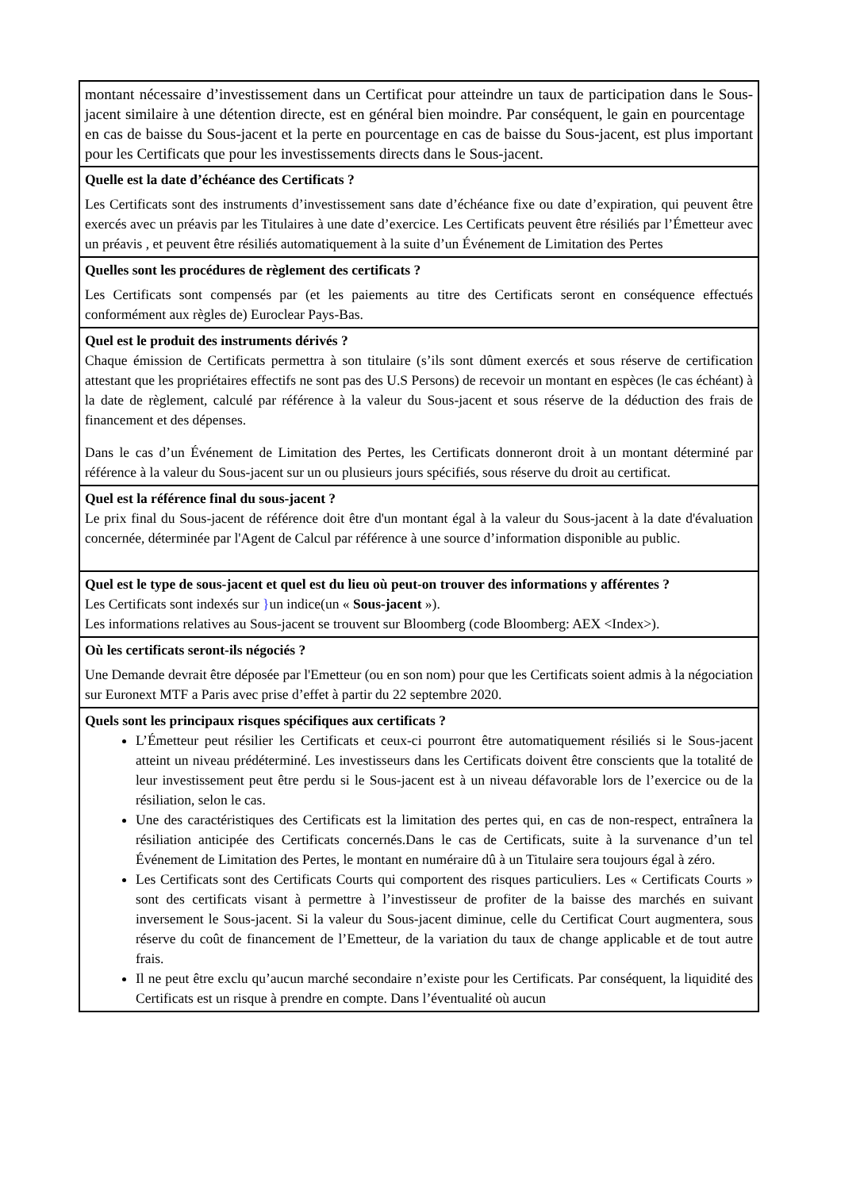| montant nécessaire d’investissement dans un Certificat pour atteindre un taux de participation dans le Sous-jacent similaire à une détention directe, est en général bien moindre. Par conséquent, le gain en pourcentage en cas de baisse du Sous-jacent et la perte en pourcentage en cas de baisse du Sous-jacent, est plus important pour les Certificats que pour les investissements directs dans le Sous-jacent. |
| Quelle est la date d’échéance des Certificats ? Les Certificats sont des instruments d’investissement sans date d’échéance fixe ou date d’expiration, qui peuvent être exercés avec un préavis par les Titulaires à une date d’exercice. Les Certificats peuvent être résiliés par l’Émetteur avec un préavis , et peuvent être résiliés automatiquement à la suite d’un Événement de Limitation des Pertes |
| Quelles sont les procédures de règlement des certificats ? Les Certificats sont compensés par (et les paiements au titre des Certificats seront en conséquence effectués conformément aux règles de) Euroclear Pays-Bas. |
| Quel est le produit des instruments dérivés ? Chaque émission de Certificats permettra à son titulaire (s’ils sont dûment exercés et sous réserve de certification attestant que les propriétaires effectifs ne sont pas des U.S Persons) de recevoir un montant en espèces (le cas échéant) à la date de règlement, calculé par référence à la valeur du Sous-jacent et sous réserve de la déduction des frais de financement et des dépenses. Dans le cas d’un Événement de Limitation des Pertes, les Certificats donneront droit à un montant déterminé par référence à la valeur du Sous-jacent sur un ou plusieurs jours spécifiés, sous réserve du droit au certificat. |
| Quel est la référence final du sous-jacent ? Le prix final du Sous-jacent de référence doit être d'un montant égal à la valeur du Sous-jacent à la date d'évaluation concernée, déterminée par l'Agent de Calcul par référence à une source d’information disponible au public. |
| Quel est le type de sous-jacent et quel est du lieu où peut-on trouver des informations y afférentes ? Les Certificats sont indexés sur } un indice(un « Sous-jacent »). Les informations relatives au Sous-jacent se trouvent sur Bloomberg (code Bloomberg: AEX <Index>). |
| Où les certificats seront-ils négociés ? Une Demande devrait être déposée par l'Emetteur (ou en son nom) pour que les Certificats soient admis à la négociation sur Euronext MTF a Paris avec prise d’effet à partir du 22 septembre 2020. |
| Quels sont les principaux risques spécifiques aux certificats ? L’Émetteur peut résilier les Certificats et ceux-ci pourront être automatiquement résiliés si le Sous-jacent atteint un niveau prédéterminé. Les investisseurs dans les Certificats doivent être conscients que la totalité de leur investissement peut être perdu si le Sous-jacent est à un niveau défavorable lors de l’exercice ou de la résiliation, selon le cas. Une des caractéristiques des Certificats est la limitation des pertes qui, en cas de non-respect, entraînera la résiliation anticipée des Certificats concernés.Dans le cas de Certificats, suite à la survenance d’un tel Événement de Limitation des Pertes, le montant en numéraire dû à un Titulaire sera toujours égal à zéro. Les Certificats sont des Certificats Courts qui comportent des risques particuliers. Les « Certificats Courts » sont des certificats visant à permettre à l’investisseur de profiter de la baisse des marchés en suivant inversement le Sous-jacent. Si la valeur du Sous-jacent diminue, celle du Certificat Court augmentera, sous réserve du coût de financement de l’Emetteur, de la variation du taux de change applicable et de tout autre frais. Il ne peut être exclu qu’aucun marché secondaire n’existe pour les Certificats. Par conséquent, la liquidité des Certificats est un risque à prendre en compte. Dans l’éventualité où aucun |